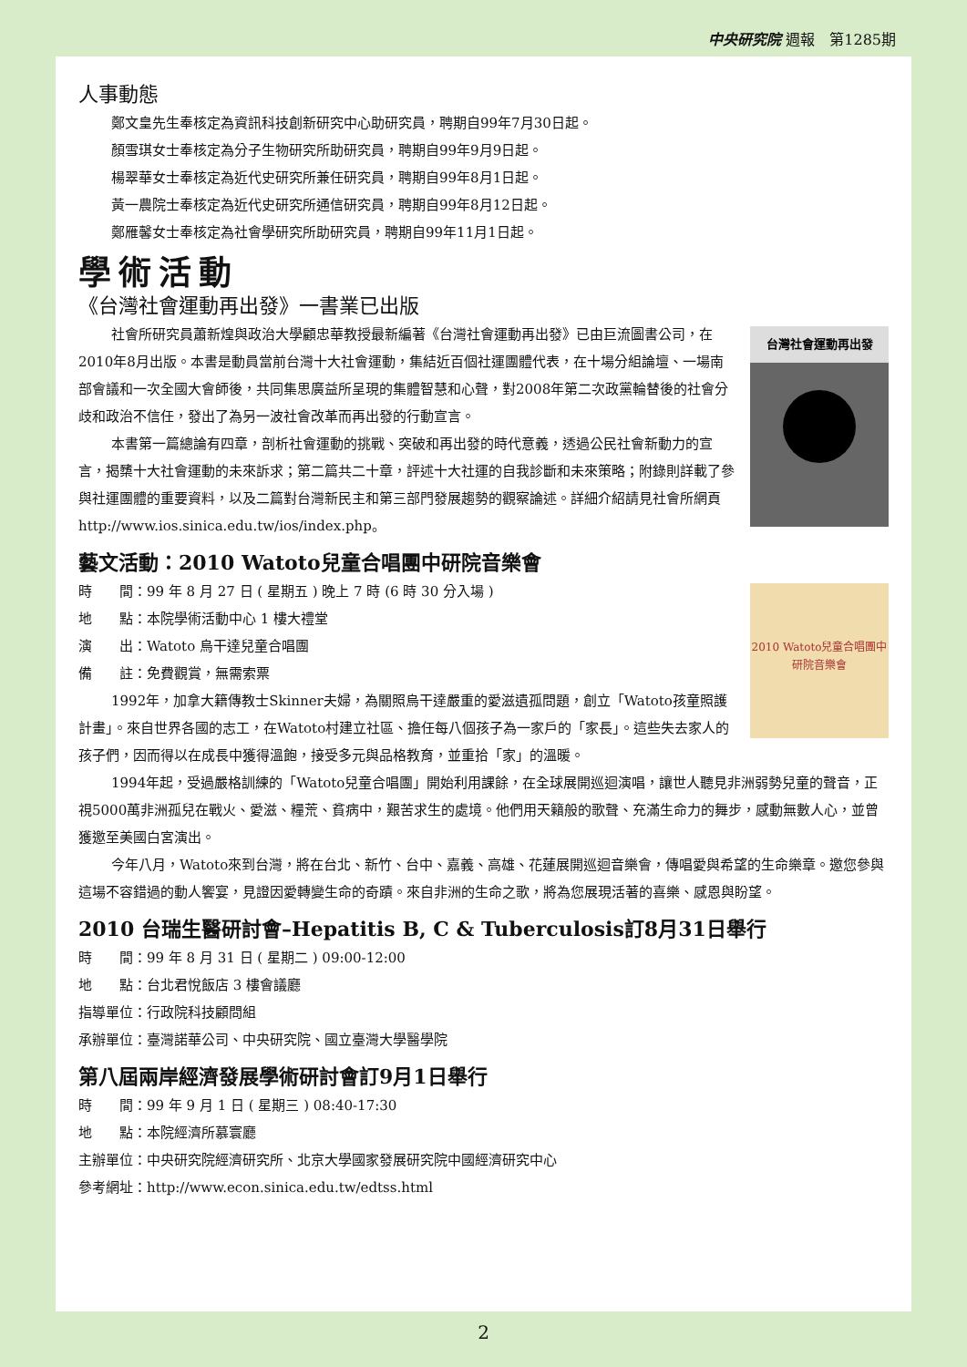中央研究院 週報　第1285期
人事動態
鄭文皇先生奉核定為資訊科技創新研究中心助研究員，聘期自99年7月30日起。
顏雪琪女士奉核定為分子生物研究所助研究員，聘期自99年9月9日起。
楊翠華女士奉核定為近代史研究所兼任研究員，聘期自99年8月1日起。
黃一農院士奉核定為近代史研究所通信研究員，聘期自99年8月12日起。
鄭雁馨女士奉核定為社會學研究所助研究員，聘期自99年11月1日起。
學術活動
《台灣社會運動再出發》一書業已出版
台灣社會運動再出發
社會所研究員蕭新煌與政治大學顧忠華教授最新編著《台灣社會運動再出發》已由巨流圖書公司，在2010年8月出版。本書是動員當前台灣十大社會運動，集結近百個社運團體代表，在十場分組論壇、一場南部會議和一次全國大會師後，共同集思廣益所呈現的集體智慧和心聲，對2008年第二次政黨輪替後的社會分歧和政治不信任，發出了為另一波社會改革而再出發的行動宣言。
本書第一篇總論有四章，剖析社會運動的挑戰、突破和再出發的時代意義，透過公民社會新動力的宣言，揭櫫十大社會運動的未來訴求；第二篇共二十章，評述十大社運的自我診斷和未來策略；附錄則詳載了參與社運團體的重要資料，以及二篇對台灣新民主和第三部門發展趨勢的觀察論述。詳細介紹請見社會所網頁http://www.ios.sinica.edu.tw/ios/index.php。
藝文活動：2010 Watoto兒童合唱團中研院音樂會
2010 Watoto兒童合唱團中研院音樂會
時　　間：99 年 8 月 27 日 ( 星期五 ) 晚上 7 時 (6 時 30 分入場 )
地　　點：本院學術活動中心 1 樓大禮堂
演　　出：Watoto 烏干達兒童合唱團
備　　註：免費觀賞，無需索票
1992年，加拿大籍傳教士Skinner夫婦，為關照烏干達嚴重的愛滋遺孤問題，創立「Watoto孩童照護計畫」。來自世界各國的志工，在Watoto村建立社區、擔任每八個孩子為一家戶的「家長」。這些失去家人的孩子們，因而得以在成長中獲得溫飽，接受多元與品格教育，並重拾「家」的溫暖。
1994年起，受過嚴格訓練的「Watoto兒童合唱團」開始利用課餘，在全球展開巡迴演唱，讓世人聽見非洲弱勢兒童的聲音，正視5000萬非洲孤兒在戰火、愛滋、糧荒、貧病中，艱苦求生的處境。他們用天籟般的歌聲、充滿生命力的舞步，感動無數人心，並曾獲邀至美國白宮演出。
今年八月，Watoto來到台灣，將在台北、新竹、台中、嘉義、高雄、花蓮展開巡迴音樂會，傳唱愛與希望的生命樂章。邀您參與這場不容錯過的動人饗宴，見證因愛轉變生命的奇蹟。來自非洲的生命之歌，將為您展現活著的喜樂、感恩與盼望。
2010 台瑞生醫研討會–Hepatitis B, C & Tuberculosis訂8月31日舉行
時　　間：99 年 8 月 31 日 ( 星期二 ) 09:00-12:00
地　　點：台北君悅飯店 3 樓會議廳
指導單位：行政院科技顧問組
承辦單位：臺灣諾華公司、中央研究院、國立臺灣大學醫學院
第八屆兩岸經濟發展學術研討會訂9月1日舉行
時　　間：99 年 9 月 1 日 ( 星期三 ) 08:40-17:30
地　　點：本院經濟所慕寰廳
主辦單位：中央研究院經濟研究所、北京大學國家發展研究院中國經濟研究中心
參考網址：http://www.econ.sinica.edu.tw/edtss.html
2